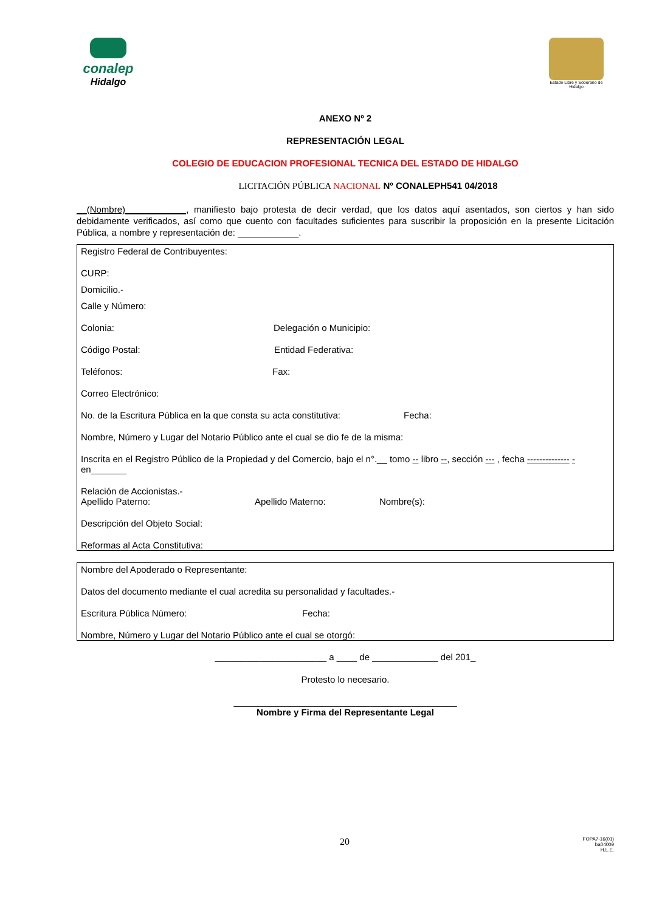conalep
Hidalgo
Estado Libre y Soberano de Hidalgo
ANEXO Nº 2
REPRESENTACIÓN LEGAL
COLEGIO DE EDUCACION PROFESIONAL TECNICA DEL ESTADO DE HIDALGO
LICITACIÓN PÚBLICA NACIONAL Nº CONALEPH541 04/2018
__(Nombre)____________, manifiesto bajo protesta de decir verdad, que los datos aquí asentados, son ciertos y han sido debidamente verificados, así como que cuento con facultades suficientes para suscribir la proposición en la presente Licitación Pública, a nombre y representación de: ____________.
Registro Federal de Contribuyentes:
CURP:
Domicilio.-
Calle y Número:
Colonia: Delegación o Municipio:
Código Postal: Entidad Federativa:
Teléfonos: Fax:
Correo Electrónico:
No. de la Escritura Pública en la que consta su acta constitutiva: Fecha:
Nombre, Número y Lugar del Notario Público ante el cual se dio fe de la misma:
Inscrita en el Registro Público de la Propiedad y del Comercio, bajo el n°.__ tomo -- libro --, sección --- , fecha -------------- -en_______
Relación de Accionistas.-
Apellido Paterno: Apellido Materno: Nombre(s):
Descripción del Objeto Social:
Reformas al Acta Constitutiva:
Nombre del Apoderado o Representante:
Datos del documento mediante el cual acredita su personalidad y facultades.-
Escritura Pública Número: Fecha:
Nombre, Número y Lugar del Notario Público ante el cual se otorgó:
______________________ a ____ de _____________ del 201_
Protesto lo necesario.
____________________________________________
Nombre y Firma del Representante Legal
20 FOPA7-16(01)
ba04009
H.L.E.